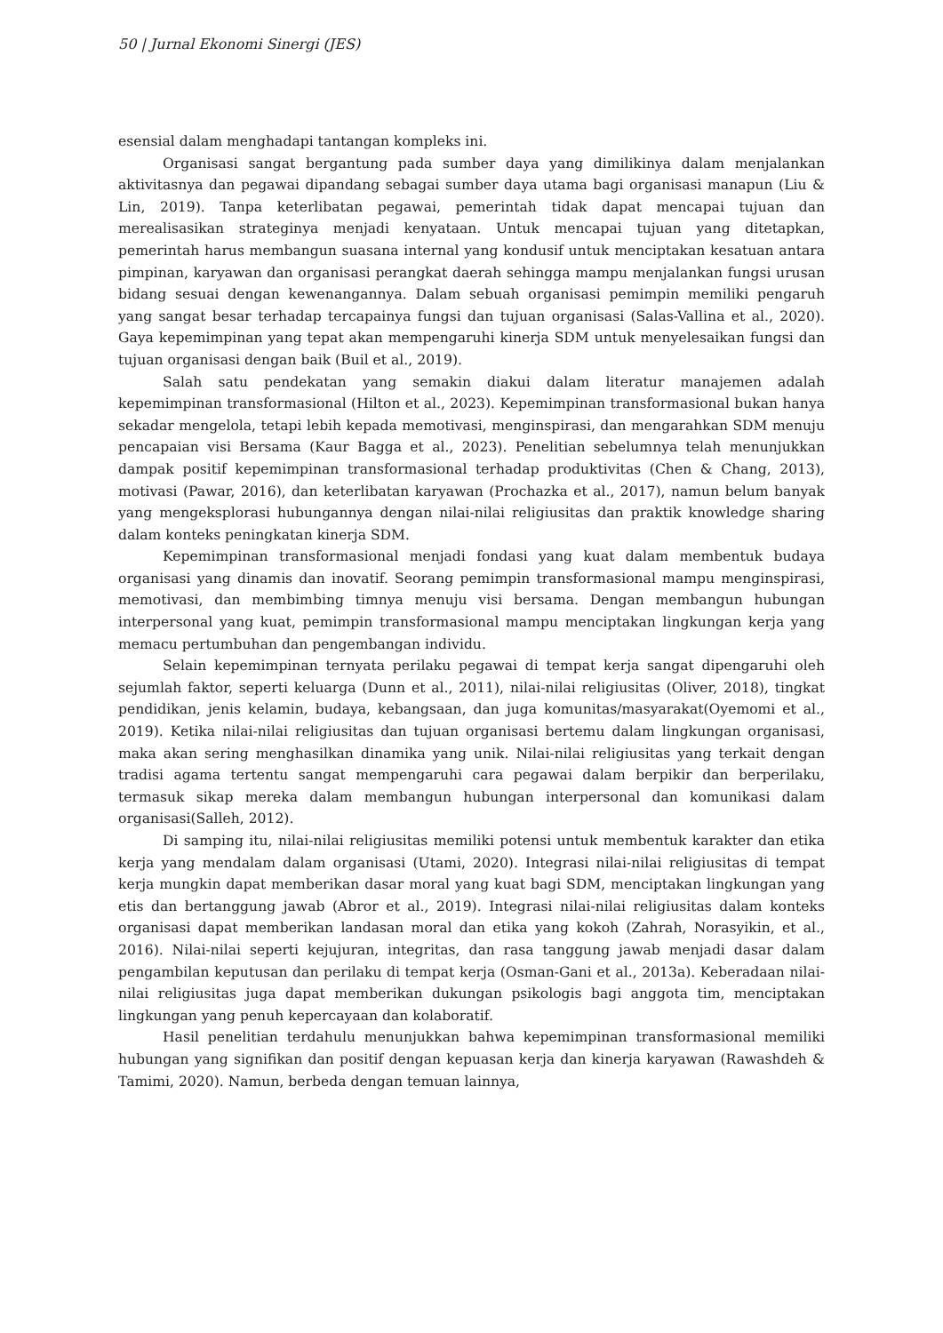50 | Jurnal Ekonomi Sinergi (JES)
esensial dalam menghadapi tantangan kompleks ini.
Organisasi sangat bergantung pada sumber daya yang dimilikinya dalam menjalankan aktivitasnya dan pegawai dipandang sebagai sumber daya utama bagi organisasi manapun (Liu & Lin, 2019). Tanpa keterlibatan pegawai, pemerintah tidak dapat mencapai tujuan dan merealisasikan strateginya menjadi kenyataan. Untuk mencapai tujuan yang ditetapkan, pemerintah harus membangun suasana internal yang kondusif untuk menciptakan kesatuan antara pimpinan, karyawan dan organisasi perangkat daerah sehingga mampu menjalankan fungsi urusan bidang sesuai dengan kewenangannya. Dalam sebuah organisasi pemimpin memiliki pengaruh yang sangat besar terhadap tercapainya fungsi dan tujuan organisasi (Salas-Vallina et al., 2020). Gaya kepemimpinan yang tepat akan mempengaruhi kinerja SDM untuk menyelesaikan fungsi dan tujuan organisasi dengan baik (Buil et al., 2019).
Salah satu pendekatan yang semakin diakui dalam literatur manajemen adalah kepemimpinan transformasional (Hilton et al., 2023). Kepemimpinan transformasional bukan hanya sekadar mengelola, tetapi lebih kepada memotivasi, menginspirasi, dan mengarahkan SDM menuju pencapaian visi Bersama (Kaur Bagga et al., 2023). Penelitian sebelumnya telah menunjukkan dampak positif kepemimpinan transformasional terhadap produktivitas (Chen & Chang, 2013), motivasi (Pawar, 2016), dan keterlibatan karyawan (Prochazka et al., 2017), namun belum banyak yang mengeksplorasi hubungannya dengan nilai-nilai religiusitas dan praktik knowledge sharing dalam konteks peningkatan kinerja SDM.
Kepemimpinan transformasional menjadi fondasi yang kuat dalam membentuk budaya organisasi yang dinamis dan inovatif. Seorang pemimpin transformasional mampu menginspirasi, memotivasi, dan membimbing timnya menuju visi bersama. Dengan membangun hubungan interpersonal yang kuat, pemimpin transformasional mampu menciptakan lingkungan kerja yang memacu pertumbuhan dan pengembangan individu.
Selain kepemimpinan ternyata perilaku pegawai di tempat kerja sangat dipengaruhi oleh sejumlah faktor, seperti keluarga (Dunn et al., 2011), nilai-nilai religiusitas (Oliver, 2018), tingkat pendidikan, jenis kelamin, budaya, kebangsaan, dan juga komunitas/masyarakat(Oyemomi et al., 2019). Ketika nilai-nilai religiusitas dan tujuan organisasi bertemu dalam lingkungan organisasi, maka akan sering menghasilkan dinamika yang unik. Nilai-nilai religiusitas yang terkait dengan tradisi agama tertentu sangat mempengaruhi cara pegawai dalam berpikir dan berperilaku, termasuk sikap mereka dalam membangun hubungan interpersonal dan komunikasi dalam organisasi(Salleh, 2012).
Di samping itu, nilai-nilai religiusitas memiliki potensi untuk membentuk karakter dan etika kerja yang mendalam dalam organisasi (Utami, 2020). Integrasi nilai-nilai religiusitas di tempat kerja mungkin dapat memberikan dasar moral yang kuat bagi SDM, menciptakan lingkungan yang etis dan bertanggung jawab (Abror et al., 2019). Integrasi nilai-nilai religiusitas dalam konteks organisasi dapat memberikan landasan moral dan etika yang kokoh (Zahrah, Norasyikin, et al., 2016). Nilai-nilai seperti kejujuran, integritas, dan rasa tanggung jawab menjadi dasar dalam pengambilan keputusan dan perilaku di tempat kerja (Osman-Gani et al., 2013a). Keberadaan nilai-nilai religiusitas juga dapat memberikan dukungan psikologis bagi anggota tim, menciptakan lingkungan yang penuh kepercayaan dan kolaboratif.
Hasil penelitian terdahulu menunjukkan bahwa kepemimpinan transformasional memiliki hubungan yang signifikan dan positif dengan kepuasan kerja dan kinerja karyawan (Rawashdeh & Tamimi, 2020). Namun, berbeda dengan temuan lainnya,